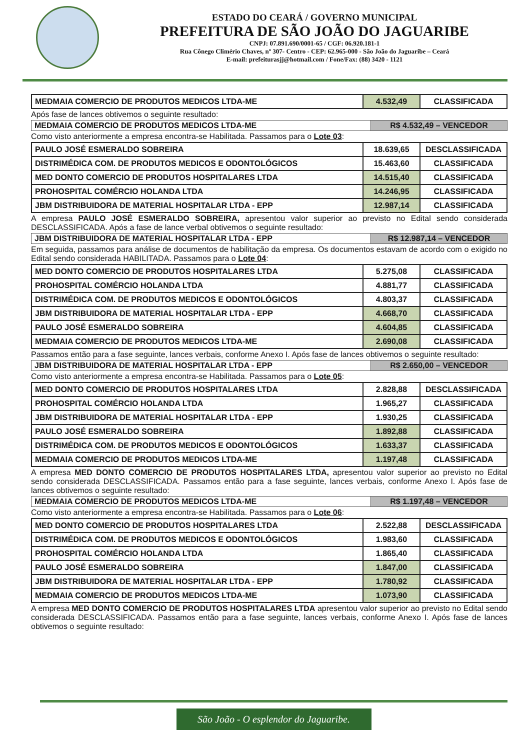ESTADO DO CEARÁ / GOVERNO MUNICIPAL
PREFEITURA DE SÃO JOÃO DO JAGUARIBE
CNPJ: 07.891.690/0001-65 / CGF: 06.920.181-1
Rua Cônego Climério Chaves, nº 307- Centro - CEP: 62.965-000 - São João do Jaguaribe – Ceará
E-mail: prefeiturasjj@hotmail.com / Fone/Fax: (88) 3420 - 1121
| MEDMAIA COMERCIO DE PRODUTOS MEDICOS LTDA-ME | 4.532,49 | CLASSIFICADA |
Após fase de lances obtivemos o seguinte resultado:
| MEDMAIA COMERCIO DE PRODUTOS MEDICOS LTDA-ME | R$ 4.532,49 – VENCEDOR |
Como visto anteriormente a empresa encontra-se Habilitada. Passamos para o Lote 03:
| PAULO JOSÉ ESMERALDO SOBREIRA | 18.639,65 | DESCLASSIFICADA |
| DISTRIMÉDICA COM. DE PRODUTOS MEDICOS E ODONTOLÓGICOS | 15.463,60 | CLASSIFICADA |
| MED DONTO COMERCIO DE PRODUTOS HOSPITALARES LTDA | 14.515,40 | CLASSIFICADA |
| PROHOSPITAL COMÉRCIO HOLANDA LTDA | 14.246,95 | CLASSIFICADA |
| JBM DISTRIBUIDORA DE MATERIAL HOSPITALAR LTDA - EPP | 12.987,14 | CLASSIFICADA |
A empresa PAULO JOSÉ ESMERALDO SOBREIRA, apresentou valor superior ao previsto no Edital sendo considerada DESCLASSIFICADA. Após a fase de lance verbal obtivemos o seguinte resultado:
| JBM DISTRIBUIDORA DE MATERIAL HOSPITALAR LTDA - EPP | R$ 12.987,14 – VENCEDOR |
Em seguida, passamos para análise de documentos de habilitação da empresa. Os documentos estavam de acordo com o exigido no Edital sendo considerada HABILITADA. Passamos para o Lote 04:
| MED DONTO COMERCIO DE PRODUTOS HOSPITALARES LTDA | 5.275,08 | CLASSIFICADA |
| PROHOSPITAL COMÉRCIO HOLANDA LTDA | 4.881,77 | CLASSIFICADA |
| DISTRIMÉDICA COM. DE PRODUTOS MEDICOS E ODONTOLÓGICOS | 4.803,37 | CLASSIFICADA |
| JBM DISTRIBUIDORA DE MATERIAL HOSPITALAR LTDA - EPP | 4.668,70 | CLASSIFICADA |
| PAULO JOSÉ ESMERALDO SOBREIRA | 4.604,85 | CLASSIFICADA |
| MEDMAIA COMERCIO DE PRODUTOS MEDICOS LTDA-ME | 2.690,08 | CLASSIFICADA |
Passamos então para a fase seguinte, lances verbais, conforme Anexo I. Após fase de lances obtivemos o seguinte resultado:
| JBM DISTRIBUIDORA DE MATERIAL HOSPITALAR LTDA - EPP | R$ 2.650,00 – VENCEDOR |
Como visto anteriormente a empresa encontra-se Habilitada. Passamos para o Lote 05:
| MED DONTO COMERCIO DE PRODUTOS HOSPITALARES LTDA | 2.828,88 | DESCLASSIFICADA |
| PROHOSPITAL COMÉRCIO HOLANDA LTDA | 1.965,27 | CLASSIFICADA |
| JBM DISTRIBUIDORA DE MATERIAL HOSPITALAR LTDA - EPP | 1.930,25 | CLASSIFICADA |
| PAULO JOSÉ ESMERALDO SOBREIRA | 1.892,88 | CLASSIFICADA |
| DISTRIMÉDICA COM. DE PRODUTOS MEDICOS E ODONTOLÓGICOS | 1.633,37 | CLASSIFICADA |
| MEDMAIA COMERCIO DE PRODUTOS MEDICOS LTDA-ME | 1.197,48 | CLASSIFICADA |
A empresa MED DONTO COMERCIO DE PRODUTOS HOSPITALARES LTDA, apresentou valor superior ao previsto no Edital sendo considerada DESCLASSIFICADA. Passamos então para a fase seguinte, lances verbais, conforme Anexo I. Após fase de lances obtivemos o seguinte resultado:
| MEDMAIA COMERCIO DE PRODUTOS MEDICOS LTDA-ME | R$ 1.197,48 – VENCEDOR |
Como visto anteriormente a empresa encontra-se Habilitada. Passamos para o Lote 06:
| MED DONTO COMERCIO DE PRODUTOS HOSPITALARES LTDA | 2.522,88 | DESCLASSIFICADA |
| DISTRIMÉDICA COM. DE PRODUTOS MEDICOS E ODONTOLÓGICOS | 1.983,60 | CLASSIFICADA |
| PROHOSPITAL COMÉRCIO HOLANDA LTDA | 1.865,40 | CLASSIFICADA |
| PAULO JOSÉ ESMERALDO SOBREIRA | 1.847,00 | CLASSIFICADA |
| JBM DISTRIBUIDORA DE MATERIAL HOSPITALAR LTDA - EPP | 1.780,92 | CLASSIFICADA |
| MEDMAIA COMERCIO DE PRODUTOS MEDICOS LTDA-ME | 1.073,90 | CLASSIFICADA |
A empresa MED DONTO COMERCIO DE PRODUTOS HOSPITALARES LTDA apresentou valor superior ao previsto no Edital sendo considerada DESCLASSIFICADA. Passamos então para a fase seguinte, lances verbais, conforme Anexo I. Após fase de lances obtivemos o seguinte resultado:
São João - O esplendor do Jaguaribe.